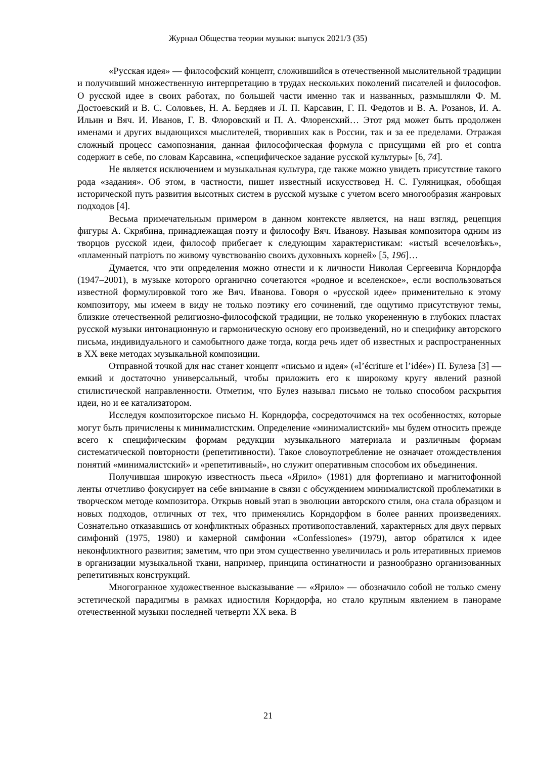Журнал Общества теории музыки: выпуск 2021/3 (35)
«Русская идея» — философский концепт, сложившийся в отечественной мыслительной традиции и получивший множественную интерпретацию в трудах нескольких поколений писателей и философов. О русской идее в своих работах, по большей части именно так и названных, размышляли Ф. М. Достоевский и В. С. Соловьев, Н. А. Бердяев и Л. П. Карсавин, Г. П. Федотов и В. А. Розанов, И. А. Ильин и Вяч. И. Иванов, Г. В. Флоровский и П. А. Флоренский… Этот ряд может быть продолжен именами и других выдающихся мыслителей, творивших как в России, так и за ее пределами. Отражая сложный процесс самопознания, данная философическая формула с присущими ей pro et contra содержит в себе, по словам Карсавина, «специфическое задание русской культуры» [6, 74].
Не является исключением и музыкальная культура, где также можно увидеть присутствие такого рода «задания». Об этом, в частности, пишет известный искусствовед Н. С. Гуляницкая, обобщая исторической путь развития высотных систем в русской музыке с учетом всего многообразия жанровых подходов [4].
Весьма примечательным примером в данном контексте является, на наш взгляд, рецепция фигуры А. Скрябина, принадлежащая поэту и философу Вяч. Иванову. Называя композитора одним из творцов русской идеи, философ прибегает к следующим характеристикам: «истый всечеловѣкъ», «пламенный патріотъ по живому чувствованію своихъ духовныхъ корней» [5, 196]…
Думается, что эти определения можно отнести и к личности Николая Сергеевича Корндорфа (1947–2001), в музыке которого органично сочетаются «родное и вселенское», если воспользоваться известной формулировкой того же Вяч. Иванова. Говоря о «русской идее» применительно к этому композитору, мы имеем в виду не только поэтику его сочинений, где ощутимо присутствуют темы, близкие отечественной религиозно-философской традиции, не только укорененную в глубоких пластах русской музыки интонационную и гармоническую основу его произведений, но и специфику авторского письма, индивидуального и самобытного даже тогда, когда речь идет об известных и распространенных в XX веке методах музыкальной композиции.
Отправной точкой для нас станет концепт «письмо и идея» («l’écriture et l’idée») П. Булеза [3] — емкий и достаточно универсальный, чтобы приложить его к широкому кругу явлений разной стилистической направленности. Отметим, что Булез называл письмо не только способом раскрытия идеи, но и ее катализатором.
Исследуя композиторское письмо Н. Корндорфа, сосредоточимся на тех особенностях, которые могут быть причислены к минималистским. Определение «минималистский» мы будем относить прежде всего к специфическим формам редукции музыкального материала и различным формам систематической повторности (репетитивности). Такое словоупотребление не означает отождествления понятий «минималистский» и «репетитивный», но служит оперативным способом их объединения.
Получившая широкую известность пьеса «Ярило» (1981) для фортепиано и магнитофонной ленты отчетливо фокусирует на себе внимание в связи с обсуждением минималистской проблематики в творческом методе композитора. Открыв новый этап в эволюции авторского стиля, она стала образцом и новых подходов, отличных от тех, что применялись Корндорфом в более ранних произведениях. Сознательно отказавшись от конфликтных образных противопоставлений, характерных для двух первых симфоний (1975, 1980) и камерной симфонии «Confessiones» (1979), автор обратился к идее неконфликтного развития; заметим, что при этом существенно увеличилась и роль итеративных приемов в организации музыкальной ткани, например, принципа остинатности и разнообразно организованных репетитивных конструкций.
Многогранное художественное высказывание — «Ярило» — обозначило собой не только смену эстетической парадигмы в рамках идиостиля Корндорфа, но стало крупным явлением в панораме отечественной музыки последней четверти XX века. В
21